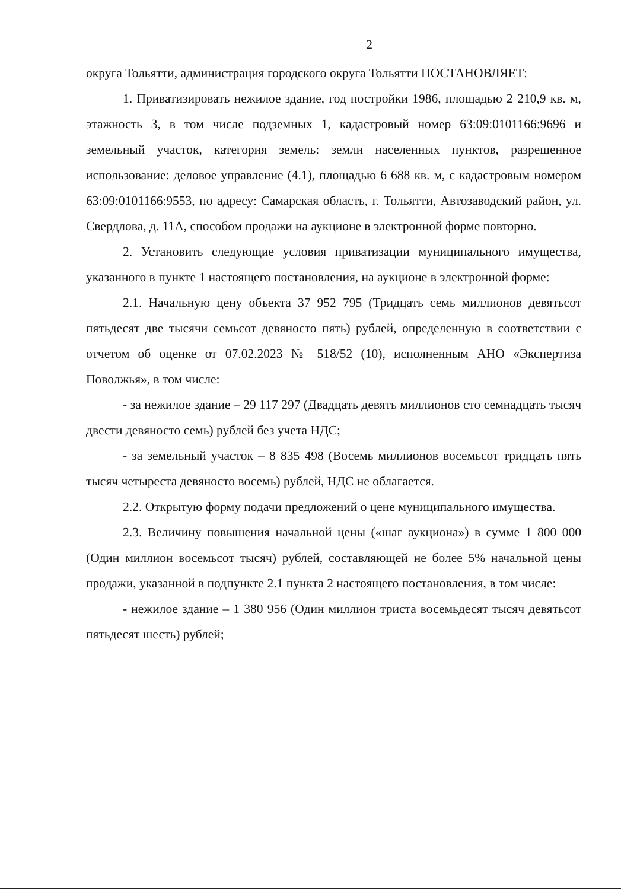2
округа Тольятти, администрация городского округа Тольятти ПОСТАНОВЛЯЕТ:
1. Приватизировать нежилое здание, год постройки 1986, площадью 2 210,9 кв. м, этажность 3, в том числе подземных 1, кадастровый номер 63:09:0101166:9696 и земельный участок, категория земель: земли населенных пунктов, разрешенное использование: деловое управление (4.1), площадью 6 688 кв. м, с кадастровым номером 63:09:0101166:9553, по адресу: Самарская область, г. Тольятти, Автозаводский район, ул. Свердлова, д. 11А, способом продажи на аукционе в электронной форме повторно.
2. Установить следующие условия приватизации муниципального имущества, указанного в пункте 1 настоящего постановления, на аукционе в электронной форме:
2.1. Начальную цену объекта 37 952 795 (Тридцать семь миллионов девятьсот пятьдесят две тысячи семьсот девяносто пять) рублей, определенную в соответствии с отчетом об оценке от 07.02.2023 № 518/52 (10), исполненным АНО «Экспертиза Поволжья», в том числе:
- за нежилое здание – 29 117 297 (Двадцать девять миллионов сто семнадцать тысяч двести девяносто семь) рублей без учета НДС;
- за земельный участок – 8 835 498 (Восемь миллионов восемьсот тридцать пять тысяч четыреста девяносто восемь) рублей, НДС не облагается.
2.2. Открытую форму подачи предложений о цене муниципального имущества.
2.3. Величину повышения начальной цены («шаг аукциона») в сумме 1 800 000 (Один миллион восемьсот тысяч) рублей, составляющей не более 5% начальной цены продажи, указанной в подпункте 2.1 пункта 2 настоящего постановления, в том числе:
- нежилое здание – 1 380 956 (Один миллион триста восемьдесят тысяч девятьсот пятьдесят шесть) рублей;